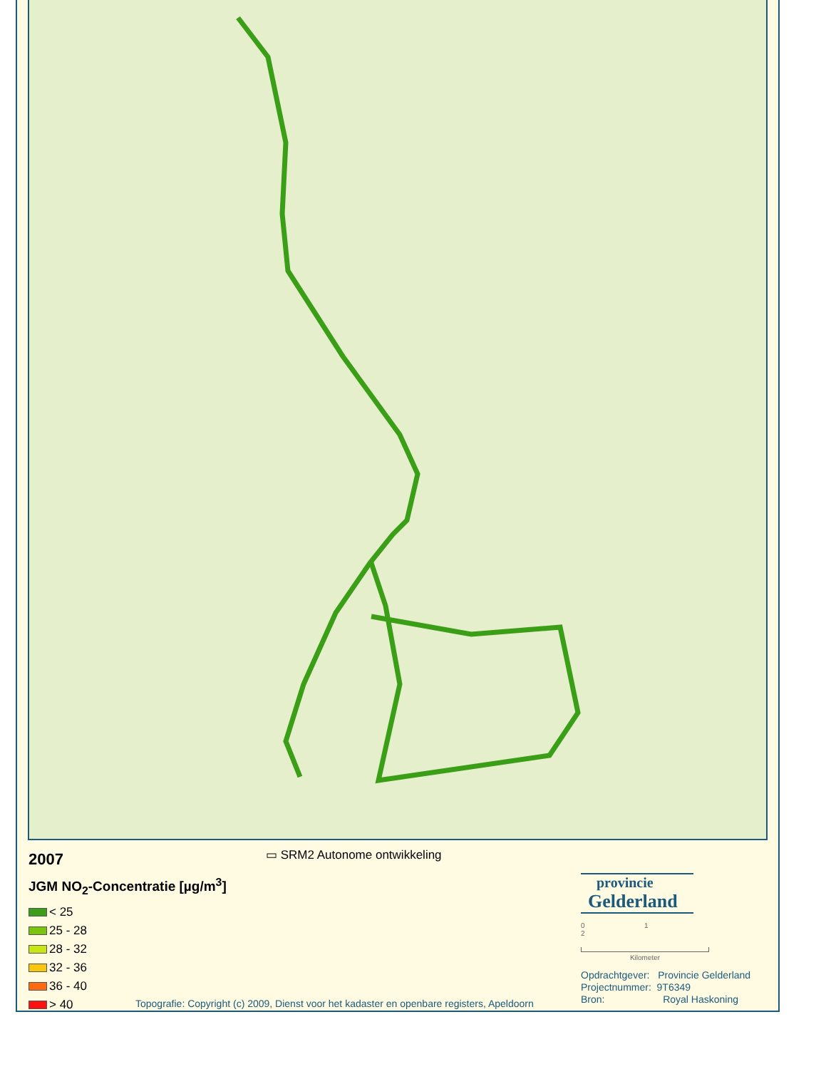▭ SRM2 Autonome ontwikkeling
2007
JGM NO<sub>2</sub>-Concentratie [µg/m<sup>3</sup>]
< 25
25 - 28
28 - 32
32 - 36
36 - 40
> 40
Topografie: Copyright (c) 2009, Dienst voor het kadaster en openbare registers, Apeldoorn
provincie
Gelderland
0 1 2
Kilometer
Opdrachtgever: Provincie Gelderland
Projectnummer: 9T6349
Bron: Royal Haskoning